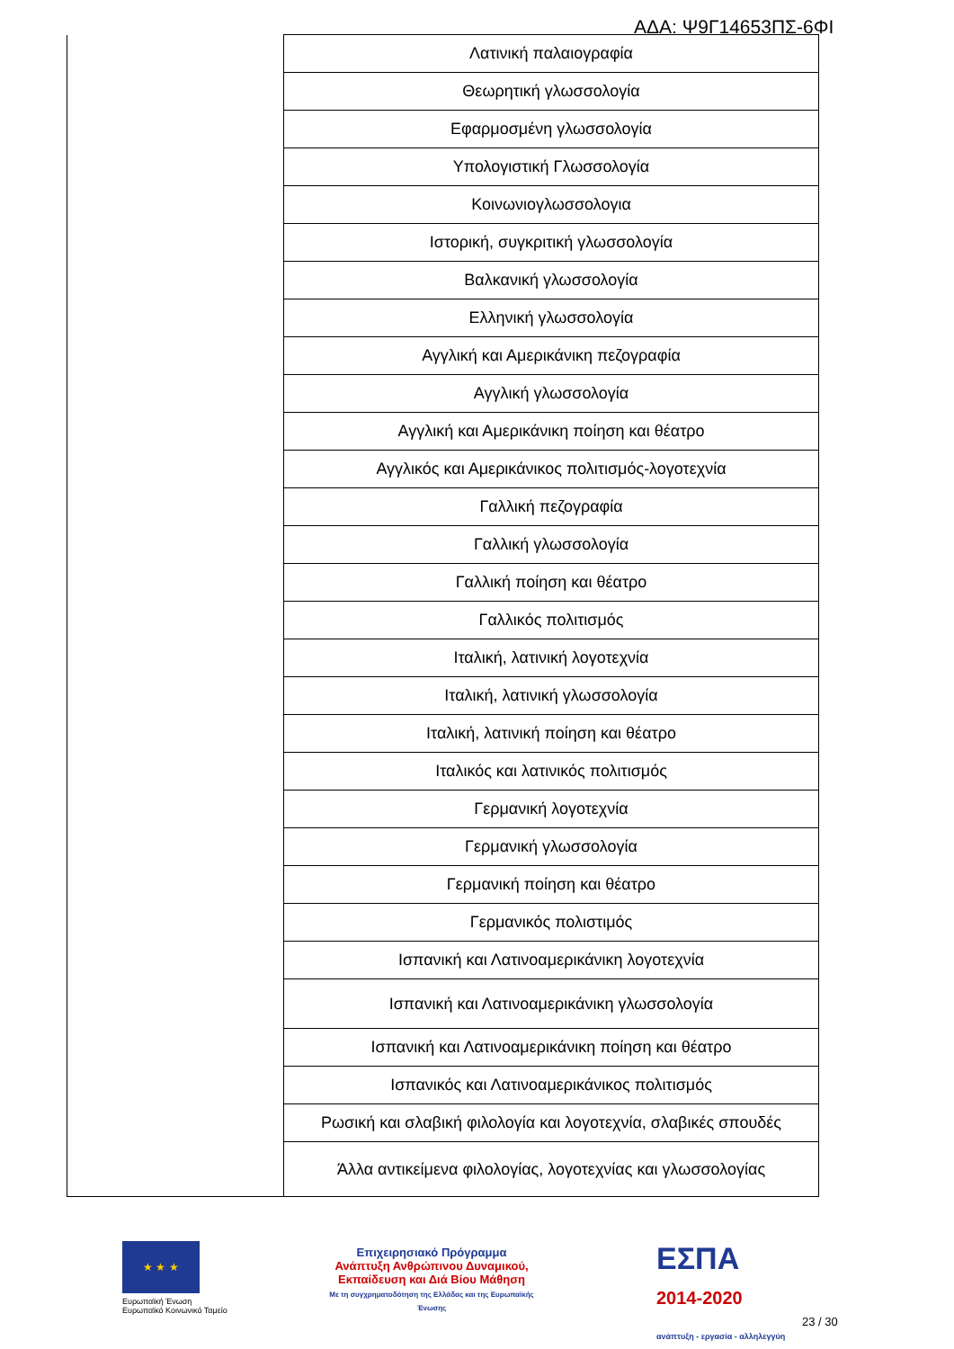ΑΔΑ: Ψ9Γ14653ΠΣ-6ΦΙ
| | Λατινική παλαιογραφία |
| | Θεωρητική γλωσσολογία |
| | Εφαρμοσμένη γλωσσολογία |
| | Υπολογιστική Γλωσσολογία |
| | Κοινωνιογλωσσολογια |
| | Ιστορική, συγκριτική γλωσσολογία |
| | Βαλκανική γλωσσολογία |
| | Ελληνική γλωσσολογία |
| | Αγγλική και Αμερικάνικη πεζογραφία |
| | Αγγλική γλωσσολογία |
| | Αγγλική και Αμερικάνικη ποίηση και θέατρο |
| | Αγγλικός και Αμερικάνικος πολιτισμός-λογοτεχνία |
| | Γαλλική πεζογραφία |
| | Γαλλική γλωσσολογία |
| | Γαλλική ποίηση και θέατρο |
| | Γαλλικός πολιτισμός |
| | Ιταλική, λατινική λογοτεχνία |
| | Ιταλική, λατινική γλωσσολογία |
| | Ιταλική, λατινική ποίηση και θέατρο |
| | Ιταλικός και λατινικός πολιτισμός |
| | Γερμανική λογοτεχνία |
| | Γερμανική γλωσσολογία |
| | Γερμανική ποίηση και θέατρο |
| | Γερμανικός πολιστιμός |
| | Ισπανική και Λατινοαμερικάνικη λογοτεχνία |
| | Ισπανική και Λατινοαμερικάνικη γλωσσολογία |
| | Ισπανική και Λατινοαμερικάνικη ποίηση και θέατρο |
| | Ισπανικός και Λατινοαμερικάνικος πολιτισμός |
| | Ρωσική και σλαβική φιλολογία και λογοτεχνία, σλαβικές σπουδές |
| | Άλλα αντικείμενα φιλολογίας, λογοτεχνίας και γλωσσολογίας |
★ ★ ★
Ευρωπαϊκή Ένωση
Ευρωπαϊκό Κοινωνικό Ταμείο
Επιχειρησιακό Πρόγραμμα
Ανάπτυξη Ανθρώπινου Δυναμικού, Εκπαίδευση και Διά Βίου Μάθηση
Με τη συγχρηματοδότηση της Ελλάδας και της Ευρωπαϊκής Ένωσης
ΕΣΠΑ
2014-2020
ανάπτυξη - εργασία - αλληλεγγύη
23 / 30